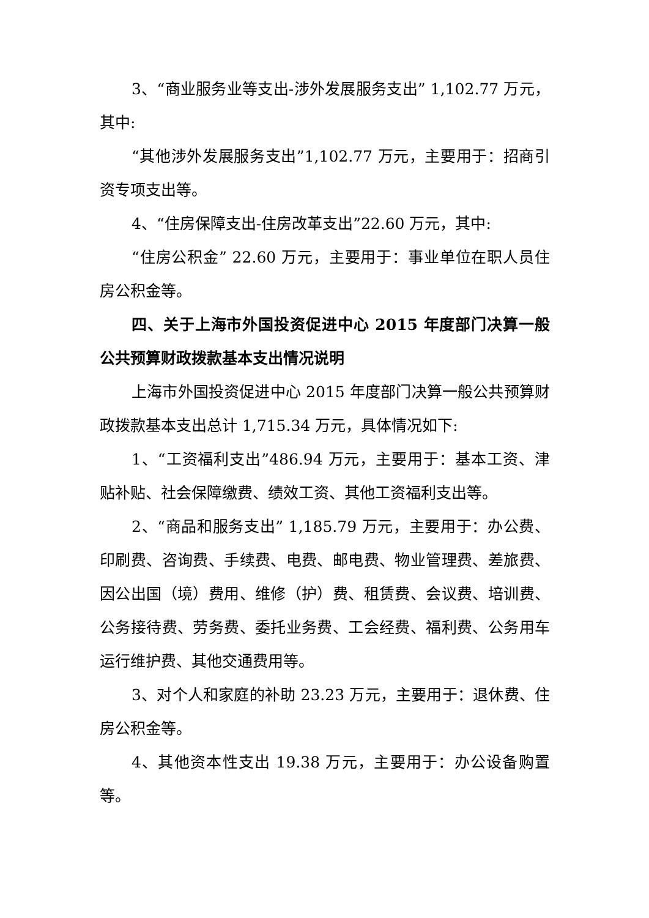3、“商业服务业等支出-涉外发展服务支出” 1,102.77 万元，其中:
“其他涉外发展服务支出”1,102.77 万元，主要用于：招商引资专项支出等。
4、“住房保障支出-住房改革支出”22.60 万元，其中:
“住房公积金” 22.60 万元，主要用于：事业单位在职人员住房公积金等。
四、关于上海市外国投资促进中心 2015 年度部门决算一般公共预算财政拨款基本支出情况说明
上海市外国投资促进中心 2015 年度部门决算一般公共预算财政拨款基本支出总计 1,715.34 万元，具体情况如下:
1、“工资福利支出”486.94 万元，主要用于：基本工资、津贴补贴、社会保障缴费、绩效工资、其他工资福利支出等。
2、“商品和服务支出” 1,185.79 万元，主要用于：办公费、印刷费、咨询费、手续费、电费、邮电费、物业管理费、差旅费、因公出国（境）费用、维修（护）费、租赁费、会议费、培训费、公务接待费、劳务费、委托业务费、工会经费、福利费、公务用车运行维护费、其他交通费用等。
3、对个人和家庭的补助 23.23 万元，主要用于：退休费、住房公积金等。
4、其他资本性支出 19.38 万元，主要用于：办公设备购置等。